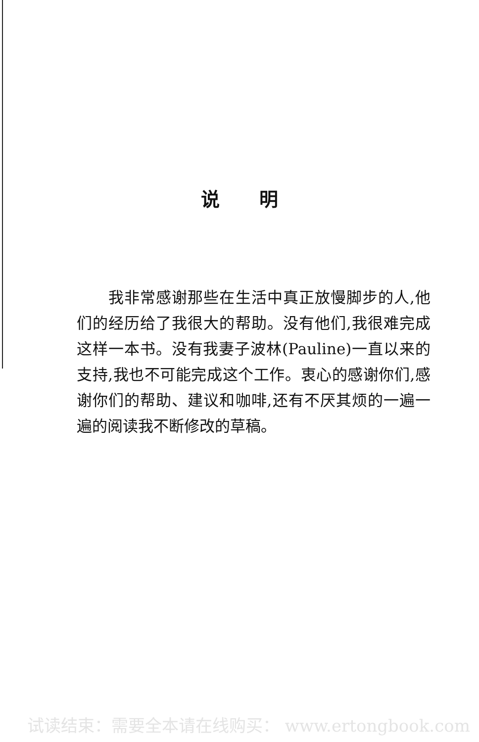说明
　　我非常感谢那些在生活中真正放慢脚步的人,他们的经历给了我很大的帮助。没有他们,我很难完成这样一本书。没有我妻子波林(Pauline)一直以来的支持,我也不可能完成这个工作。衷心的感谢你们,感谢你们的帮助、建议和咖啡,还有不厌其烦的一遍一遍的阅读我不断修改的草稿。
试读结束：需要全本请在线购买： www.ertongbook.com